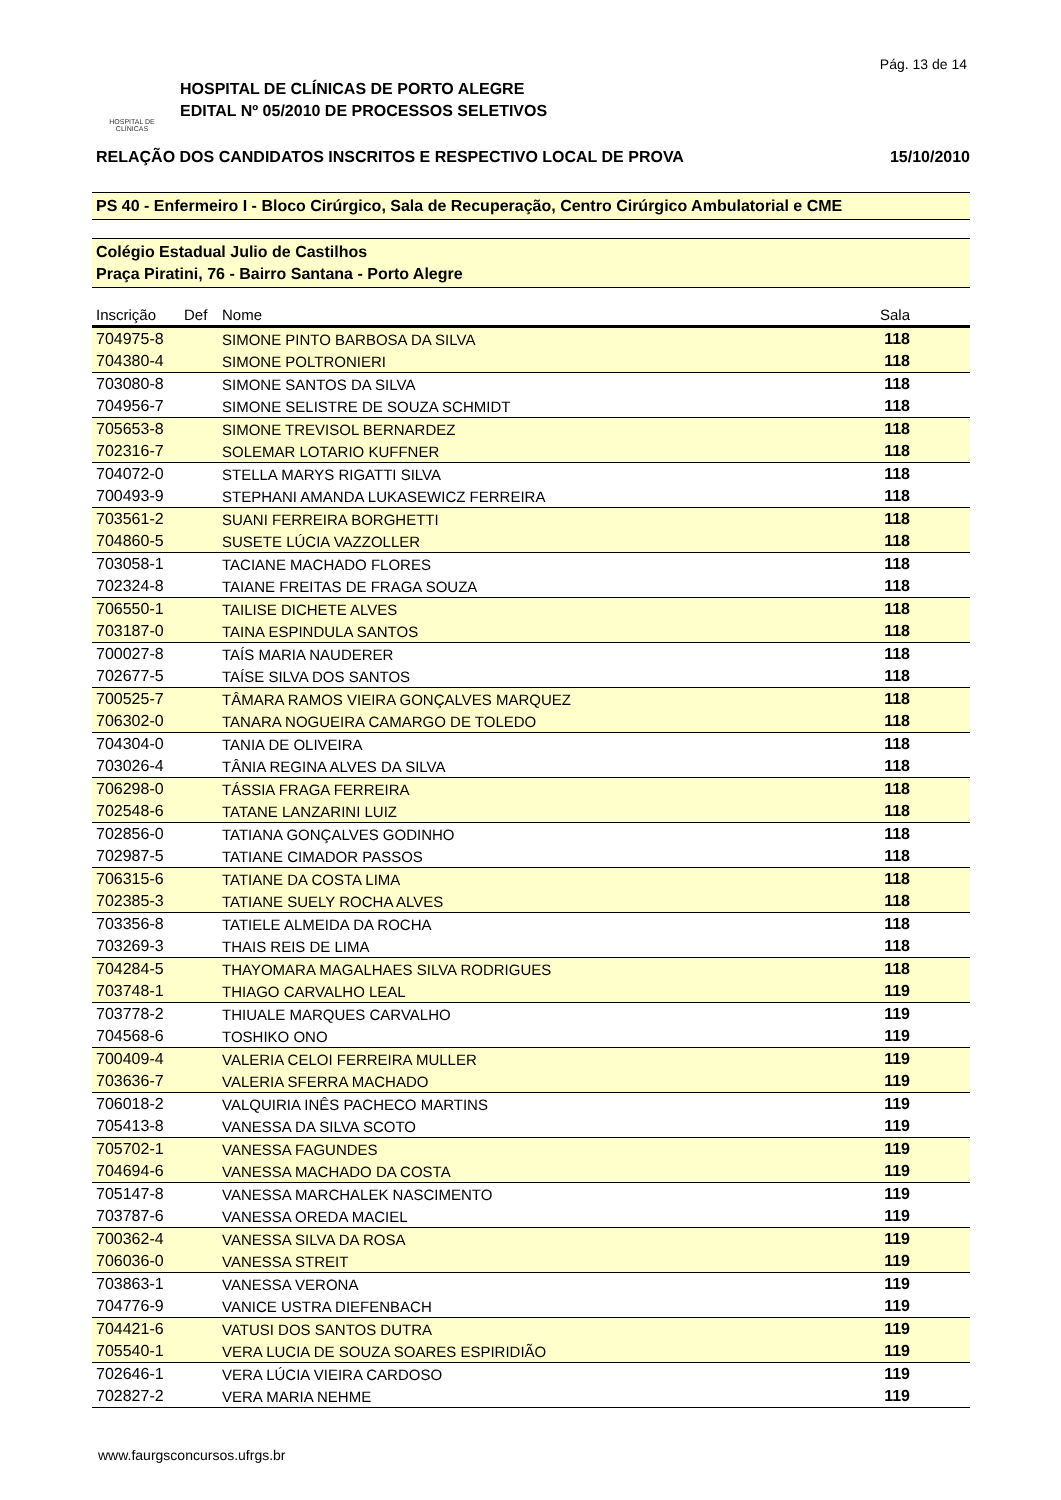Pág. 13 de 14
HOSPITAL DE
CLÍNICAS
HOSPITAL DE CLÍNICAS DE PORTO ALEGRE
EDITAL Nº 05/2010 DE PROCESSOS SELETIVOS
RELAÇÃO DOS CANDIDATOS INSCRITOS E RESPECTIVO LOCAL DE PROVA 15/10/2010
PS 40 - Enfermeiro I - Bloco Cirúrgico, Sala de Recuperação, Centro Cirúrgico Ambulatorial e CME
Colégio Estadual Julio de Castilhos
Praça Piratini, 76 - Bairro Santana - Porto Alegre
| Inscrição | Def | Nome | Sala |
| --- | --- | --- | --- |
| 704975-8 | | SIMONE PINTO BARBOSA DA SILVA | 118 |
| 704380-4 | | SIMONE POLTRONIERI | 118 |
| 703080-8 | | SIMONE SANTOS DA SILVA | 118 |
| 704956-7 | | SIMONE SELISTRE DE SOUZA SCHMIDT | 118 |
| 705653-8 | | SIMONE TREVISOL BERNARDEZ | 118 |
| 702316-7 | | SOLEMAR LOTARIO KUFFNER | 118 |
| 704072-0 | | STELLA MARYS RIGATTI SILVA | 118 |
| 700493-9 | | STEPHANI AMANDA LUKASEWICZ FERREIRA | 118 |
| 703561-2 | | SUANI FERREIRA BORGHETTI | 118 |
| 704860-5 | | SUSETE LÚCIA VAZZOLLER | 118 |
| 703058-1 | | TACIANE MACHADO FLORES | 118 |
| 702324-8 | | TAIANE FREITAS DE FRAGA SOUZA | 118 |
| 706550-1 | | TAILISE DICHETE ALVES | 118 |
| 703187-0 | | TAINA ESPINDULA SANTOS | 118 |
| 700027-8 | | TAÍS MARIA NAUDERER | 118 |
| 702677-5 | | TAÍSE SILVA DOS SANTOS | 118 |
| 700525-7 | | TÂMARA RAMOS VIEIRA GONÇALVES MARQUEZ | 118 |
| 706302-0 | | TANARA NOGUEIRA CAMARGO DE TOLEDO | 118 |
| 704304-0 | | TANIA DE OLIVEIRA | 118 |
| 703026-4 | | TÂNIA REGINA ALVES DA SILVA | 118 |
| 706298-0 | | TÁSSIA FRAGA FERREIRA | 118 |
| 702548-6 | | TATANE LANZARINI LUIZ | 118 |
| 702856-0 | | TATIANA GONÇALVES GODINHO | 118 |
| 702987-5 | | TATIANE CIMADOR PASSOS | 118 |
| 706315-6 | | TATIANE DA COSTA LIMA | 118 |
| 702385-3 | | TATIANE SUELY ROCHA ALVES | 118 |
| 703356-8 | | TATIELE ALMEIDA DA ROCHA | 118 |
| 703269-3 | | THAIS REIS DE LIMA | 118 |
| 704284-5 | | THAYOMARA MAGALHAES SILVA RODRIGUES | 118 |
| 703748-1 | | THIAGO CARVALHO LEAL | 119 |
| 703778-2 | | THIUALE MARQUES CARVALHO | 119 |
| 704568-6 | | TOSHIKO ONO | 119 |
| 700409-4 | | VALERIA CELOI FERREIRA MULLER | 119 |
| 703636-7 | | VALERIA SFERRA MACHADO | 119 |
| 706018-2 | | VALQUIRIA INÊS PACHECO MARTINS | 119 |
| 705413-8 | | VANESSA DA SILVA SCOTO | 119 |
| 705702-1 | | VANESSA FAGUNDES | 119 |
| 704694-6 | | VANESSA MACHADO DA COSTA | 119 |
| 705147-8 | | VANESSA MARCHALEK NASCIMENTO | 119 |
| 703787-6 | | VANESSA OREDA MACIEL | 119 |
| 700362-4 | | VANESSA SILVA DA ROSA | 119 |
| 706036-0 | | VANESSA STREIT | 119 |
| 703863-1 | | VANESSA VERONA | 119 |
| 704776-9 | | VANICE USTRA DIEFENBACH | 119 |
| 704421-6 | | VATUSI DOS SANTOS DUTRA | 119 |
| 705540-1 | | VERA LUCIA DE SOUZA SOARES ESPIRIDIÃO | 119 |
| 702646-1 | | VERA LÚCIA VIEIRA CARDOSO | 119 |
| 702827-2 | | VERA MARIA NEHME | 119 |
www.faurgsconcursos.ufrgs.br